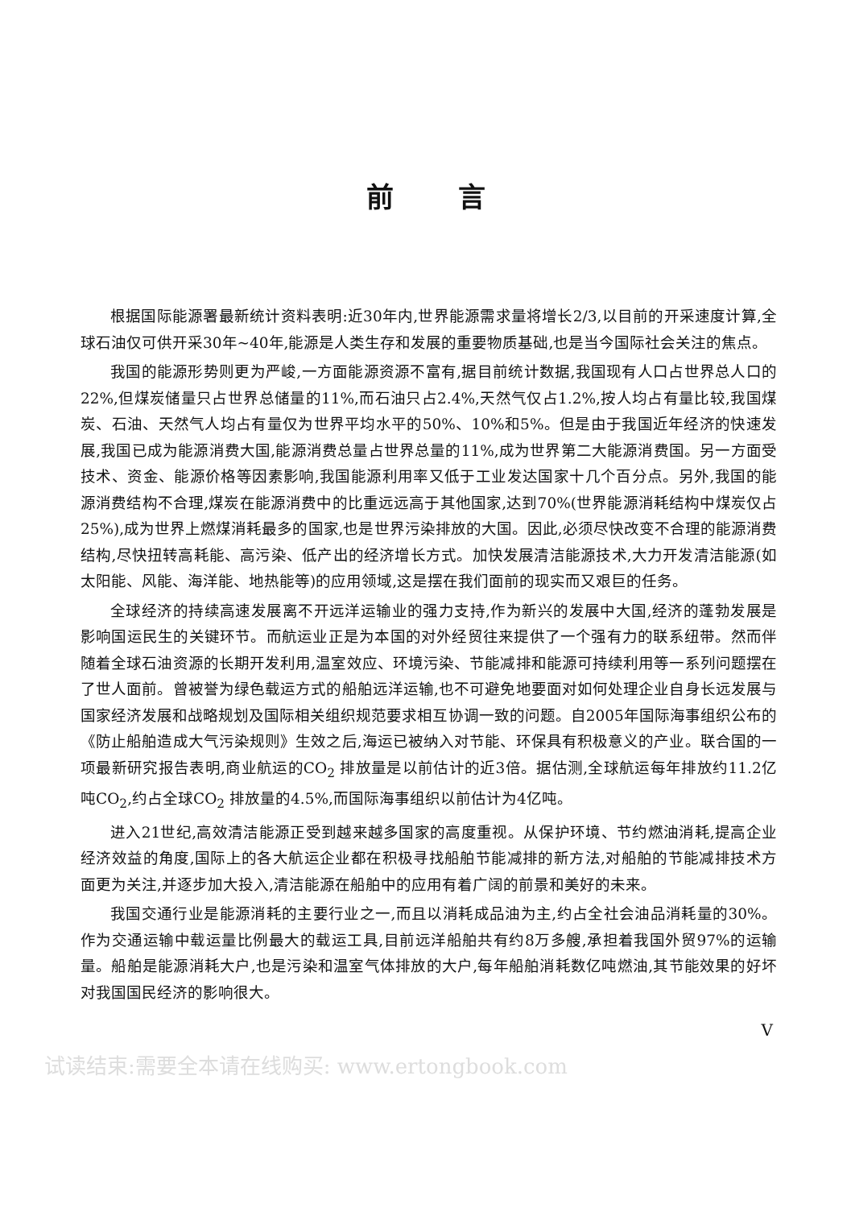前言
根据国际能源署最新统计资料表明:近30年内,世界能源需求量将增长2/3,以目前的开采速度计算,全球石油仅可供开采30年~40年,能源是人类生存和发展的重要物质基础,也是当今国际社会关注的焦点。
我国的能源形势则更为严峻,一方面能源资源不富有,据目前统计数据,我国现有人口占世界总人口的22%,但煤炭储量只占世界总储量的11%,而石油只占2.4%,天然气仅占1.2%,按人均占有量比较,我国煤炭、石油、天然气人均占有量仅为世界平均水平的50%、10%和5%。但是由于我国近年经济的快速发展,我国已成为能源消费大国,能源消费总量占世界总量的11%,成为世界第二大能源消费国。另一方面受技术、资金、能源价格等因素影响,我国能源利用率又低于工业发达国家十几个百分点。另外,我国的能源消费结构不合理,煤炭在能源消费中的比重远远高于其他国家,达到70%(世界能源消耗结构中煤炭仅占25%),成为世界上燃煤消耗最多的国家,也是世界污染排放的大国。因此,必须尽快改变不合理的能源消费结构,尽快扭转高耗能、高污染、低产出的经济增长方式。加快发展清洁能源技术,大力开发清洁能源(如太阳能、风能、海洋能、地热能等)的应用领域,这是摆在我们面前的现实而又艰巨的任务。
全球经济的持续高速发展离不开远洋运输业的强力支持,作为新兴的发展中大国,经济的蓬勃发展是影响国运民生的关键环节。而航运业正是为本国的对外经贸往来提供了一个强有力的联系纽带。然而伴随着全球石油资源的长期开发利用,温室效应、环境污染、节能减排和能源可持续利用等一系列问题摆在了世人面前。曾被誉为绿色载运方式的船舶远洋运输,也不可避免地要面对如何处理企业自身长远发展与国家经济发展和战略规划及国际相关组织规范要求相互协调一致的问题。自2005年国际海事组织公布的《防止船舶造成大气污染规则》生效之后,海运已被纳入对节能、环保具有积极意义的产业。联合国的一项最新研究报告表明,商业航运的CO<sub>2</sub> 排放量是以前估计的近3倍。据估测,全球航运每年排放约11.2亿吨CO<sub>2</sub>,约占全球CO<sub>2</sub> 排放量的4.5%,而国际海事组织以前估计为4亿吨。
进入21世纪,高效清洁能源正受到越来越多国家的高度重视。从保护环境、节约燃油消耗,提高企业经济效益的角度,国际上的各大航运企业都在积极寻找船舶节能减排的新方法,对船舶的节能减排技术方面更为关注,并逐步加大投入,清洁能源在船舶中的应用有着广阔的前景和美好的未来。
我国交通行业是能源消耗的主要行业之一,而且以消耗成品油为主,约占全社会油品消耗量的30%。作为交通运输中载运量比例最大的载运工具,目前远洋船舶共有约8万多艘,承担着我国外贸97%的运输量。船舶是能源消耗大户,也是污染和温室气体排放的大户,每年船舶消耗数亿吨燃油,其节能效果的好坏对我国国民经济的影响很大。
V
试读结束:需要全本请在线购买: www.ertongbook.com